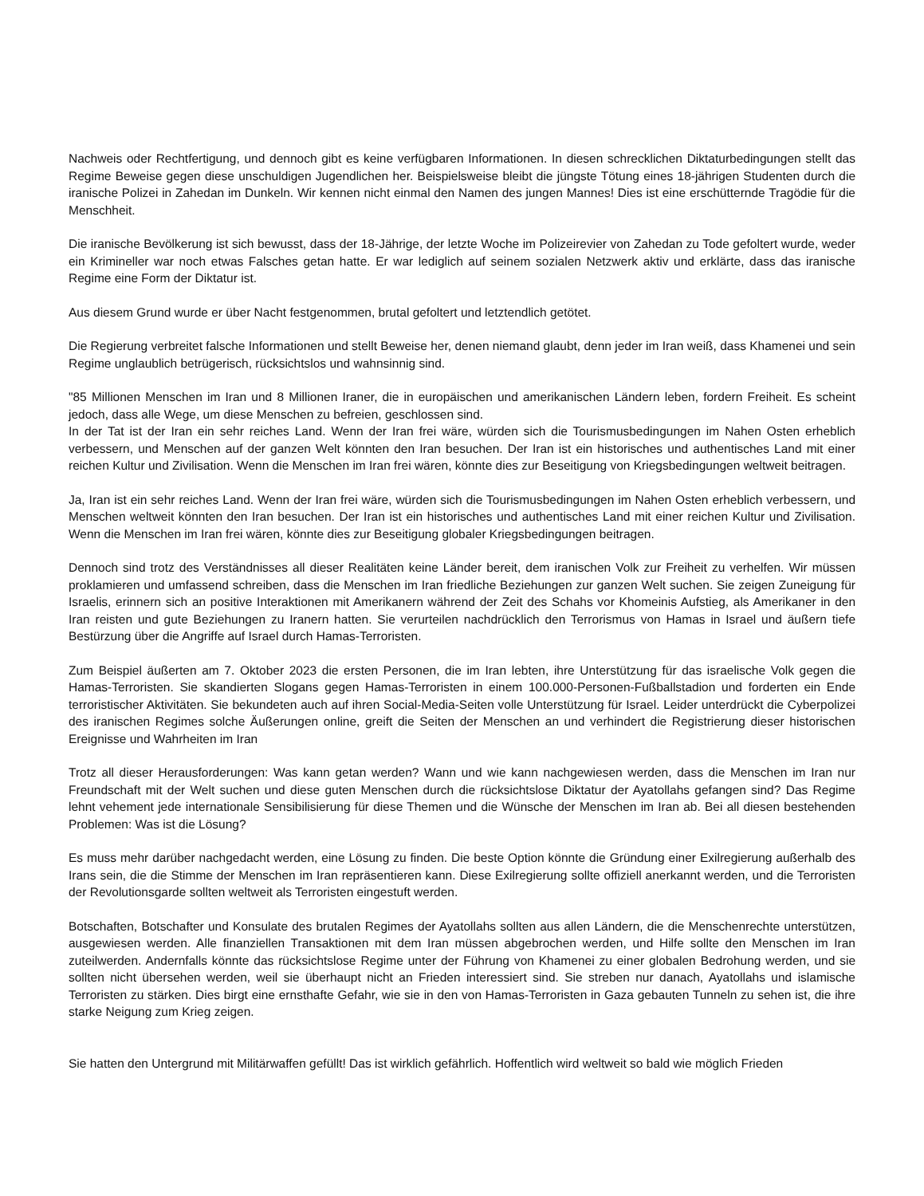Nachweis oder Rechtfertigung, und dennoch gibt es keine verfügbaren Informationen. In diesen schrecklichen Diktaturbedingungen stellt das Regime Beweise gegen diese unschuldigen Jugendlichen her. Beispielsweise bleibt die jüngste Tötung eines 18-jährigen Studenten durch die iranische Polizei in Zahedan im Dunkeln. Wir kennen nicht einmal den Namen des jungen Mannes! Dies ist eine erschütternde Tragödie für die Menschheit.
Die iranische Bevölkerung ist sich bewusst, dass der 18-Jährige, der letzte Woche im Polizeirevier von Zahedan zu Tode gefoltert wurde, weder ein Krimineller war noch etwas Falsches getan hatte. Er war lediglich auf seinem sozialen Netzwerk aktiv und erklärte, dass das iranische Regime eine Form der Diktatur ist.
Aus diesem Grund wurde er über Nacht festgenommen, brutal gefoltert und letztendlich getötet.
Die Regierung verbreitet falsche Informationen und stellt Beweise her, denen niemand glaubt, denn jeder im Iran weiß, dass Khamenei und sein Regime unglaublich betrügerisch, rücksichtslos und wahnsinnig sind.
"85 Millionen Menschen im Iran und 8 Millionen Iraner, die in europäischen und amerikanischen Ländern leben, fordern Freiheit. Es scheint jedoch, dass alle Wege, um diese Menschen zu befreien, geschlossen sind.
In der Tat ist der Iran ein sehr reiches Land. Wenn der Iran frei wäre, würden sich die Tourismusbedingungen im Nahen Osten erheblich verbessern, und Menschen auf der ganzen Welt könnten den Iran besuchen. Der Iran ist ein historisches und authentisches Land mit einer reichen Kultur und Zivilisation. Wenn die Menschen im Iran frei wären, könnte dies zur Beseitigung von Kriegsbedingungen weltweit beitragen.
Ja, Iran ist ein sehr reiches Land. Wenn der Iran frei wäre, würden sich die Tourismusbedingungen im Nahen Osten erheblich verbessern, und Menschen weltweit könnten den Iran besuchen. Der Iran ist ein historisches und authentisches Land mit einer reichen Kultur und Zivilisation. Wenn die Menschen im Iran frei wären, könnte dies zur Beseitigung globaler Kriegsbedingungen beitragen.
Dennoch sind trotz des Verständnisses all dieser Realitäten keine Länder bereit, dem iranischen Volk zur Freiheit zu verhelfen. Wir müssen proklamieren und umfassend schreiben, dass die Menschen im Iran friedliche Beziehungen zur ganzen Welt suchen. Sie zeigen Zuneigung für Israelis, erinnern sich an positive Interaktionen mit Amerikanern während der Zeit des Schahs vor Khomeinis Aufstieg, als Amerikaner in den Iran reisten und gute Beziehungen zu Iranern hatten. Sie verurteilen nachdrücklich den Terrorismus von Hamas in Israel und äußern tiefe Bestürzung über die Angriffe auf Israel durch Hamas-Terroristen.
Zum Beispiel äußerten am 7. Oktober 2023 die ersten Personen, die im Iran lebten, ihre Unterstützung für das israelische Volk gegen die Hamas-Terroristen. Sie skandierten Slogans gegen Hamas-Terroristen in einem 100.000-Personen-Fußballstadion und forderten ein Ende terroristischer Aktivitäten. Sie bekundeten auch auf ihren Social-Media-Seiten volle Unterstützung für Israel. Leider unterdrückt die Cyberpolizei des iranischen Regimes solche Äußerungen online, greift die Seiten der Menschen an und verhindert die Registrierung dieser historischen Ereignisse und Wahrheiten im Iran
Trotz all dieser Herausforderungen: Was kann getan werden? Wann und wie kann nachgewiesen werden, dass die Menschen im Iran nur Freundschaft mit der Welt suchen und diese guten Menschen durch die rücksichtslose Diktatur der Ayatollahs gefangen sind? Das Regime lehnt vehement jede internationale Sensibilisierung für diese Themen und die Wünsche der Menschen im Iran ab. Bei all diesen bestehenden Problemen: Was ist die Lösung?
Es muss mehr darüber nachgedacht werden, eine Lösung zu finden. Die beste Option könnte die Gründung einer Exilregierung außerhalb des Irans sein, die die Stimme der Menschen im Iran repräsentieren kann. Diese Exilregierung sollte offiziell anerkannt werden, und die Terroristen der Revolutionsgarde sollten weltweit als Terroristen eingestuft werden.
Botschaften, Botschafter und Konsulate des brutalen Regimes der Ayatollahs sollten aus allen Ländern, die die Menschenrechte unterstützen, ausgewiesen werden. Alle finanziellen Transaktionen mit dem Iran müssen abgebrochen werden, und Hilfe sollte den Menschen im Iran zuteilwerden. Andernfalls könnte das rücksichtslose Regime unter der Führung von Khamenei zu einer globalen Bedrohung werden, und sie sollten nicht übersehen werden, weil sie überhaupt nicht an Frieden interessiert sind. Sie streben nur danach, Ayatollahs und islamische Terroristen zu stärken. Dies birgt eine ernsthafte Gefahr, wie sie in den von Hamas-Terroristen in Gaza gebauten Tunneln zu sehen ist, die ihre starke Neigung zum Krieg zeigen.
Sie hatten den Untergrund mit Militärwaffen gefüllt! Das ist wirklich gefährlich. Hoffentlich wird weltweit so bald wie möglich Frieden